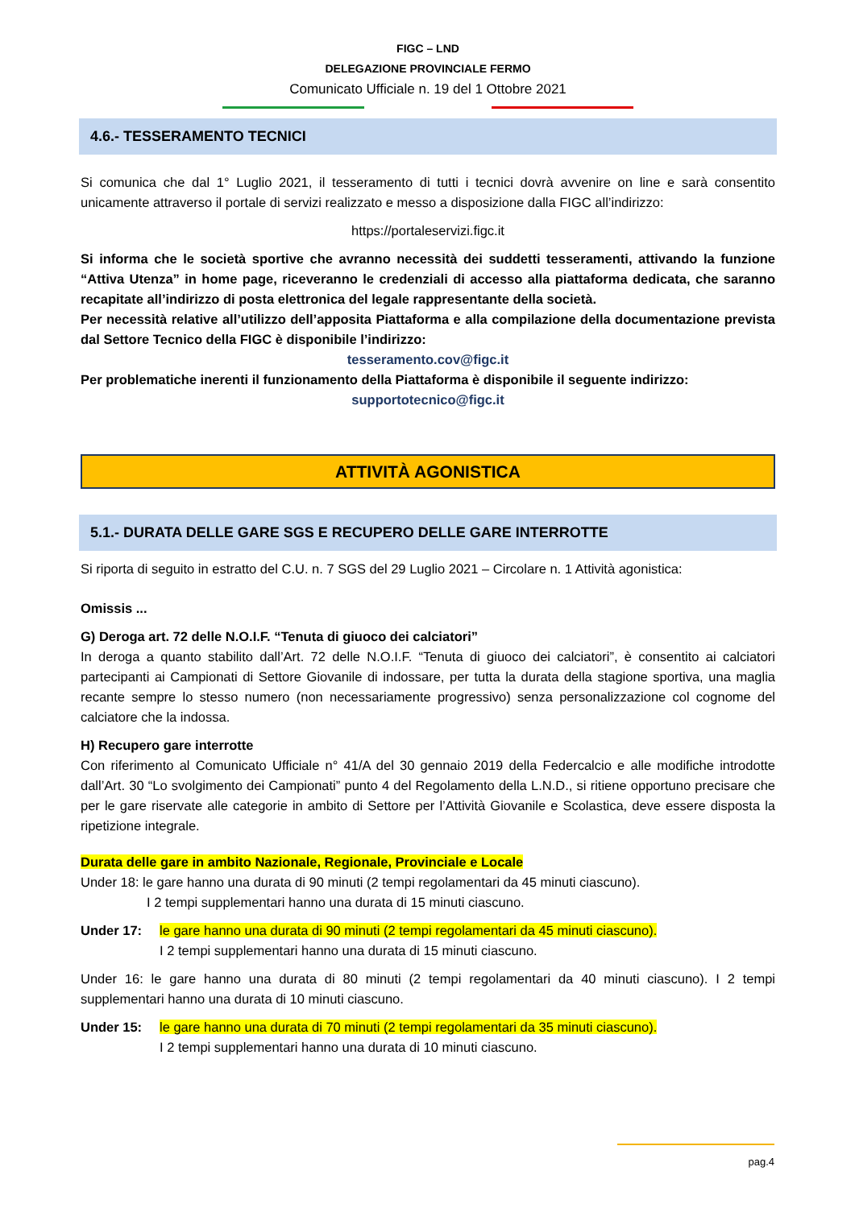FIGC – LND
DELEGAZIONE PROVINCIALE FERMO
Comunicato Ufficiale n. 19 del 1 Ottobre 2021
4.6.- TESSERAMENTO TECNICI
Si comunica che dal 1° Luglio 2021, il tesseramento di tutti i tecnici dovrà avvenire on line e sarà consentito unicamente attraverso il portale di servizi realizzato e messo a disposizione dalla FIGC all’indirizzo:
https://portaleservizi.figc.it
Si informa che le società sportive che avranno necessità dei suddetti tesseramenti, attivando la funzione “Attiva Utenza” in home page, riceveranno le credenziali di accesso alla piattaforma dedicata, che saranno recapitate all’indirizzo di posta elettronica del legale rappresentante della società.
Per necessità relative all’utilizzo dell’apposita Piattaforma e alla compilazione della documentazione prevista dal Settore Tecnico della FIGC è disponibile l’indirizzo:
tesseramento.cov@figc.it
Per problematiche inerenti il funzionamento della Piattaforma è disponibile il seguente indirizzo:
supportotecnico@figc.it
ATTIVITÀ AGONISTICA
5.1.- DURATA DELLE GARE SGS E RECUPERO DELLE GARE INTERROTTE
Si riporta di seguito in estratto del C.U. n. 7 SGS del 29 Luglio 2021 – Circolare n. 1 Attività agonistica:
Omissis ...
G) Deroga art. 72 delle N.O.I.F. “Tenuta di giuoco dei calciatori”
In deroga a quanto stabilito dall’Art. 72 delle N.O.I.F. “Tenuta di giuoco dei calciatori”, è consentito ai calciatori partecipanti ai Campionati di Settore Giovanile di indossare, per tutta la durata della stagione sportiva, una maglia recante sempre lo stesso numero (non necessariamente progressivo) senza personalizzazione col cognome del calciatore che la indossa.
H) Recupero gare interrotte
Con riferimento al Comunicato Ufficiale n° 41/A del 30 gennaio 2019 della Federcalcio e alle modifiche introdotte dall’Art. 30 “Lo svolgimento dei Campionati” punto 4 del Regolamento della L.N.D., si ritiene opportuno precisare che per le gare riservate alle categorie in ambito di Settore per l’Attività Giovanile e Scolastica, deve essere disposta la ripetizione integrale.
Durata delle gare in ambito Nazionale, Regionale, Provinciale e Locale
Under 18: le gare hanno una durata di 90 minuti (2 tempi regolamentari da 45 minuti ciascuno).
I 2 tempi supplementari hanno una durata di 15 minuti ciascuno.
Under 17: le gare hanno una durata di 90 minuti (2 tempi regolamentari da 45 minuti ciascuno).
I 2 tempi supplementari hanno una durata di 15 minuti ciascuno.
Under 16: le gare hanno una durata di 80 minuti (2 tempi regolamentari da 40 minuti ciascuno). I 2 tempi supplementari hanno una durata di 10 minuti ciascuno.
Under 15: le gare hanno una durata di 70 minuti (2 tempi regolamentari da 35 minuti ciascuno).
I 2 tempi supplementari hanno una durata di 10 minuti ciascuno.
pag.4